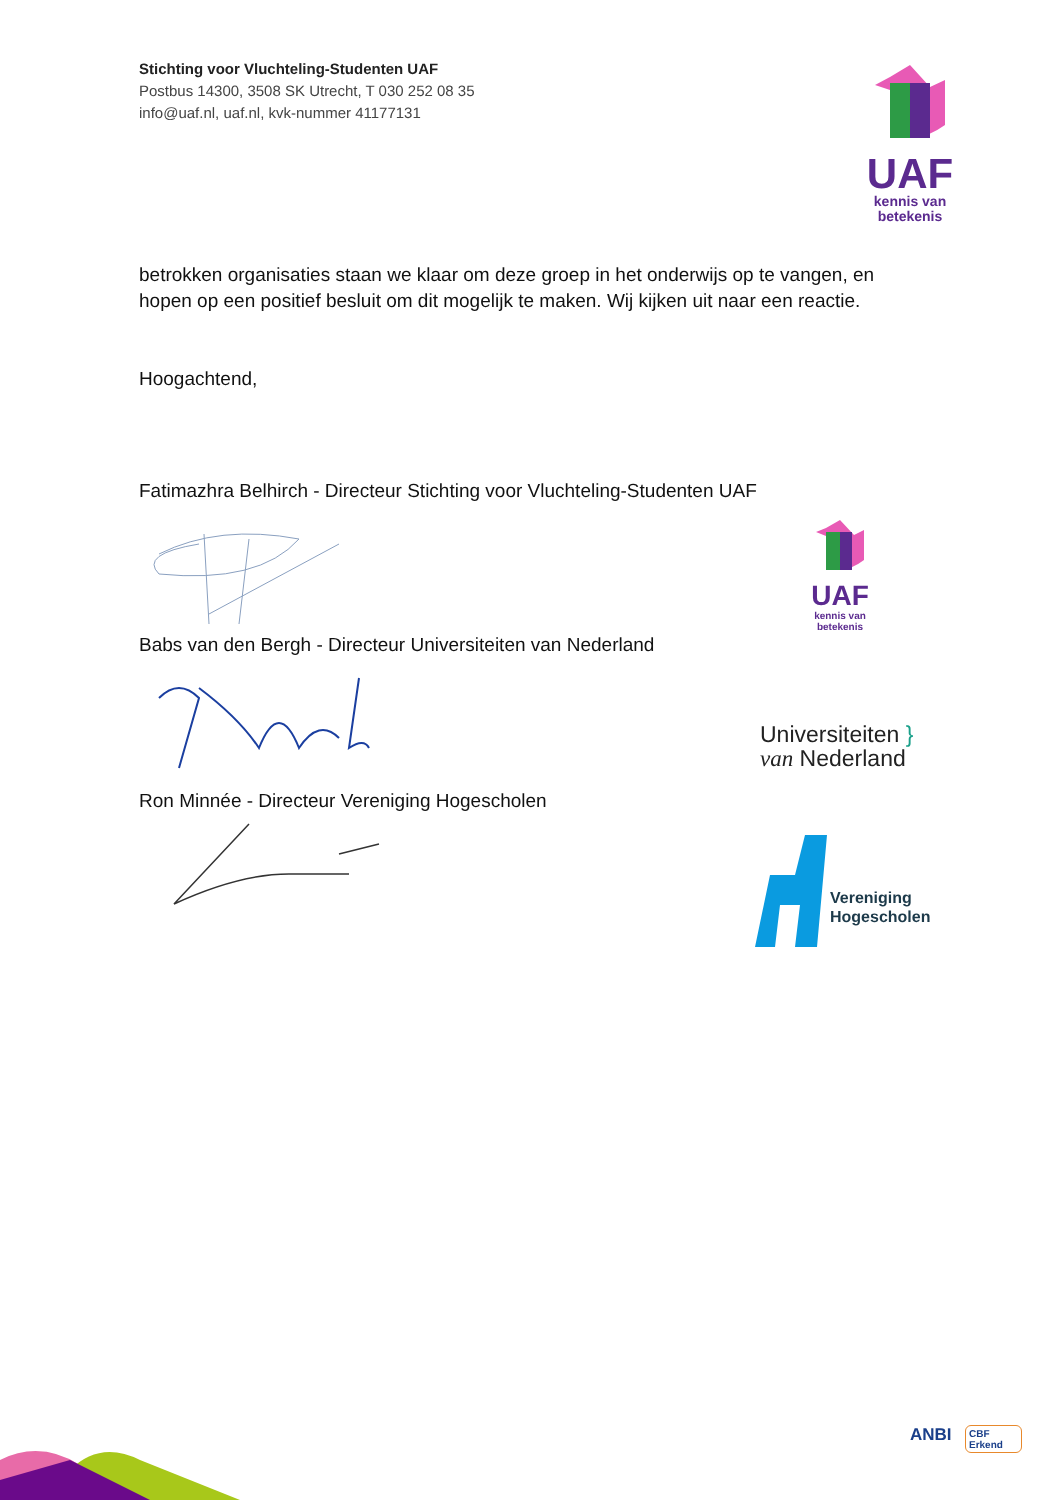Stichting voor Vluchteling-Studenten UAF
Postbus 14300, 3508 SK Utrecht, T 030 252 08 35
info@uaf.nl, uaf.nl, kvk-nummer 41177131
UAF
kennis van
betekenis
betrokken organisaties staan we klaar om deze groep in het onderwijs op te vangen, en hopen op een positief besluit om dit mogelijk te maken. Wij kijken uit naar een reactie.
Hoogachtend,
Fatimazhra Belhirch - Directeur Stichting voor Vluchteling-Studenten UAF
Babs van den Bergh - Directeur Universiteiten van Nederland
Ron Minnée - Directeur Vereniging Hogescholen
UAF
kennis van
betekenis
Universiteiten }
van Nederland
Vereniging
Hogescholen
ANBI
CBF
Erkend